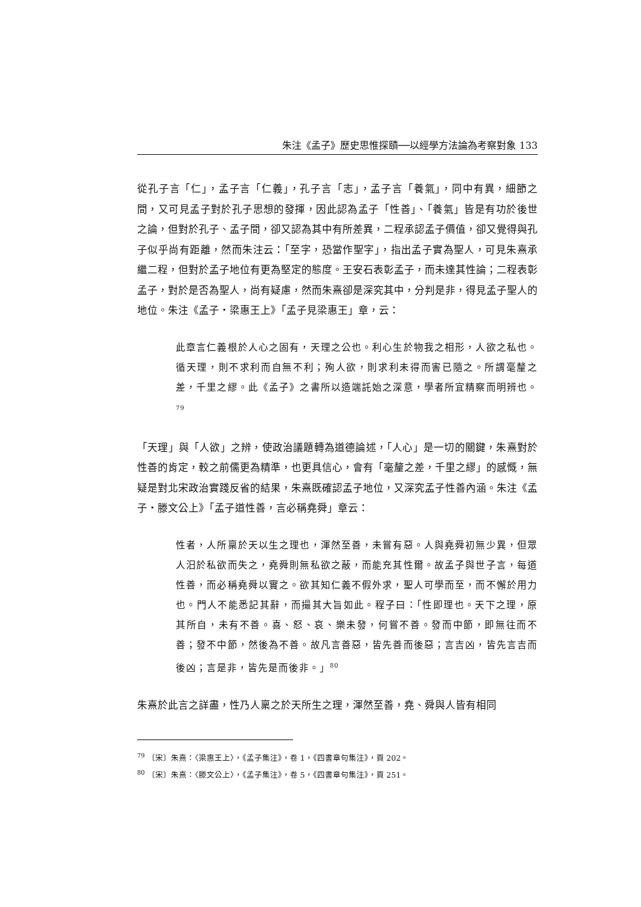朱注《孟子》歷史思惟探賾──以經學方法論為考察對象 133
從孔子言「仁」，孟子言「仁義」，孔子言「志」，孟子言「養氣」，同中有異，細節之間，又可見孟子對於孔子思想的發揮，因此認為孟子「性善」、「養氣」皆是有功於後世之論，但對於孔子、孟子間，卻又認為其中有所差異，二程承認孟子價值，卻又覺得與孔子似乎尚有距離，然而朱注云：「至字，恐當作聖字」，指出孟子實為聖人，可見朱熹承繼二程，但對於孟子地位有更為堅定的態度。王安石表彰孟子，而未達其性論；二程表彰孟子，對於是否為聖人，尚有疑慮，然而朱熹卻是深究其中，分判是非，得見孟子聖人的地位。朱注《孟子‧梁惠王上》「孟子見梁惠王」章，云：
此章言仁義根於人心之固有，天理之公也。利心生於物我之相形，人欲之私也。循天理，則不求利而自無不利；殉人欲，則求利未得而害已隨之。所謂毫釐之差，千里之繆。此《孟子》之書所以造端託始之深意，學者所宜精察而明辨也。<sup>79</sup>
「天理」與「人欲」之辨，使政治議題轉為道德論述，「人心」是一切的關鍵，朱熹對於性善的肯定，較之前儒更為精準，也更具信心，會有「毫釐之差，千里之繆」的感慨，無疑是對北宋政治實踐反省的結果，朱熹既確認孟子地位，又深究孟子性善內涵。朱注《孟子‧滕文公上》「孟子道性善，言必稱堯舜」章云：
性者，人所稟於天以生之理也，渾然至善，未嘗有惡。人與堯舜初無少異，但眾人汨於私欲而失之，堯舜則無私欲之蔽，而能充其性爾。故孟子與世子言，每道性善，而必稱堯舜以實之。欲其知仁義不假外求，聖人可學而至，而不懈於用力也。門人不能悉記其辭，而撮其大旨如此。程子曰：「性即理也。天下之理，原其所自，未有不善。喜、怒、哀、樂未發，何嘗不善。發而中節，即無往而不善；發不中節，然後為不善。故凡言善惡，皆先善而後惡；言吉凶，皆先言吉而後凶；言是非，皆先是而後非。」<sup>80</sup>
朱熹於此言之詳盡，性乃人稟之於天所生之理，渾然至善，堯、舜與人皆有相同
<sup>79</sup> 〔宋〕朱熹：〈梁惠王上〉，《孟子集注》，卷 1，《四書章句集注》，頁 202。
<sup>80</sup> 〔宋〕朱熹：〈滕文公上〉，《孟子集注》，卷 5，《四書章句集注》，頁 251。